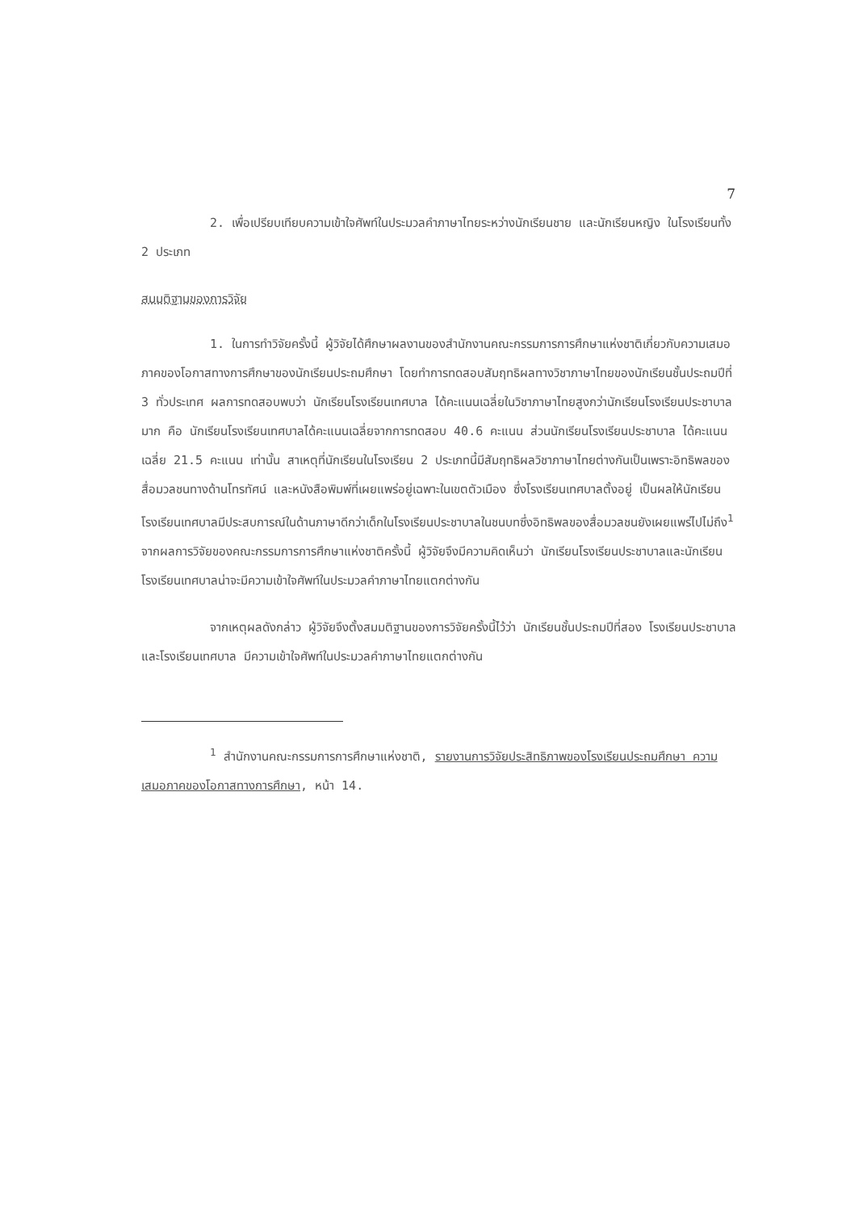7
2. เพื่อเปรียบเทียบความเข้าใจศัพท์ในประมวลคำภาษาไทยระหว่างนักเรียนชาย และนักเรียนหญิง ในโรงเรียนทั้ง 2 ประเภท
สมมติฐานของการวิจัย
1. ในการทำวิจัยครั้งนี้ ผู้วิจัยได้ศึกษาผลงานของสำนักงานคณะกรรมการการศึกษาแห่งชาติเกี่ยวกับความเสมอภาคของโอกาสทางการศึกษาของนักเรียนประถมศึกษา โดยทำการทดสอบสัมฤทธิผลทางวิชาภาษาไทยของนักเรียนชั้นประถมปีที่ 3 ทั่วประเทศ ผลการทดสอบพบว่า นักเรียนโรงเรียนเทศบาล ได้คะแนนเฉลี่ยในวิชาภาษาไทยสูงกว่านักเรียนโรงเรียนประชาบาลมาก คือ นักเรียนโรงเรียนเทศบาลได้คะแนนเฉลี่ยจากการทดสอบ 40.6 คะแนน ส่วนนักเรียนโรงเรียนประชาบาล ได้คะแนนเฉลี่ย 21.5 คะแนน เท่านั้น สาเหตุที่นักเรียนในโรงเรียน 2 ประเภทนี้มีสัมฤทธิผลวิชาภาษาไทยต่างกันเป็นเพราะอิทธิพลของสื่อมวลชนทางด้านโทรทัศน์ และหนังสือพิมพ์ที่เผยแพร่อยู่เฉพาะในเขตตัวเมือง ซึ่งโรงเรียนเทศบาลตั้งอยู่ เป็นผลให้นักเรียนโรงเรียนเทศบาลมีประสบการณ์ในด้านภาษาดีกว่าเด็กในโรงเรียนประชาบาลในชนบทซึ่งอิทธิพลของสื่อมวลชนยังเผยแพร่ไปไม่ถึง<sup>1</sup> จากผลการวิจัยของคณะกรรมการการศึกษาแห่งชาติครั้งนี้ ผู้วิจัยจึงมีความคิดเห็นว่า นักเรียนโรงเรียนประชาบาลและนักเรียนโรงเรียนเทศบาลน่าจะมีความเข้าใจศัพท์ในประมวลคำภาษาไทยแตกต่างกัน
จากเหตุผลดังกล่าว ผู้วิจัยจึงตั้งสมมติฐานของการวิจัยครั้งนี้ไว้ว่า นักเรียนชั้นประถมปีที่สอง โรงเรียนประชาบาลและโรงเรียนเทศบาล มีความเข้าใจศัพท์ในประมวลคำภาษาไทยแตกต่างกัน
<sup>1</sup> สำนักงานคณะกรรมการการศึกษาแห่งชาติ, รายงานการวิจัยประสิทธิภาพของโรงเรียนประถมศึกษา ความเสมอภาคของโอกาสทางการศึกษา, หน้า 14.